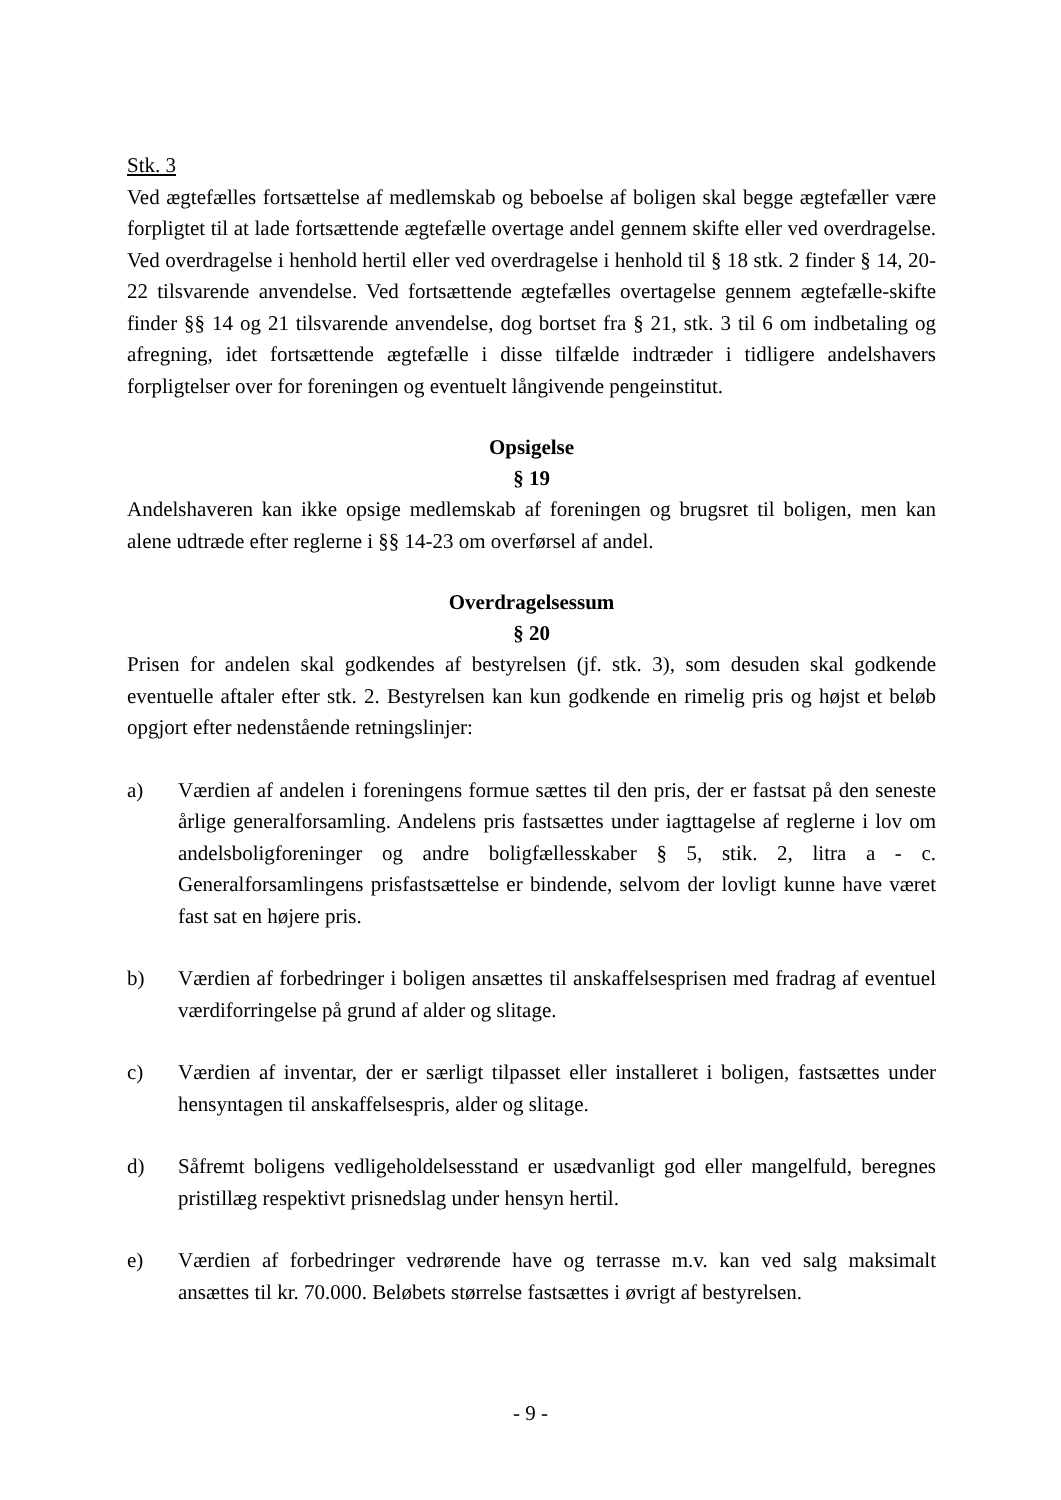Stk. 3
Ved ægtefælles fortsættelse af medlemskab og beboelse af boligen skal begge ægtefæller være forpligtet til at lade fortsættende ægtefælle overtage andel gennem skifte eller ved overdragelse. Ved overdragelse i henhold hertil eller ved overdragelse i henhold til § 18 stk. 2 finder § 14, 20-22 tilsvarende anvendelse. Ved fortsættende ægtefælles overtagelse gennem ægtefælle-skifte finder §§ 14 og 21 tilsvarende anvendelse, dog bortset fra § 21, stk. 3 til 6 om indbetaling og afregning, idet fortsættende ægtefælle i disse tilfælde indtræder i tidligere andelshavers forpligtelser over for foreningen og eventuelt långivende pengeinstitut.
Opsigelse
§ 19
Andelshaveren kan ikke opsige medlemskab af foreningen og brugsret til boligen, men kan alene udtræde efter reglerne i §§ 14-23 om overførsel af andel.
Overdragelsessum
§ 20
Prisen for andelen skal godkendes af bestyrelsen (jf. stk. 3), som desuden skal godkende eventuelle aftaler efter stk. 2. Bestyrelsen kan kun godkende en rimelig pris og højst et beløb opgjort efter nedenstående retningslinjer:
a) Værdien af andelen i foreningens formue sættes til den pris, der er fastsat på den seneste årlige generalforsamling. Andelens pris fastsættes under iagttagelse af reglerne i lov om andelsboligforeninger og andre boligfællesskaber § 5, stik. 2, litra a - c. Generalforsamlingens prisfastsættelse er bindende, selvom der lovligt kunne have været fast sat en højere pris.
b) Værdien af forbedringer i boligen ansættes til anskaffelsesprisen med fradrag af eventuel værdiforringelse på grund af alder og slitage.
c) Værdien af inventar, der er særligt tilpasset eller installeret i boligen, fastsættes under hensyntagen til anskaffelsespris, alder og slitage.
d) Såfremt boligens vedligeholdelsesstand er usædvanligt god eller mangelfuld, beregnes pristillæg respektivt prisnedslag under hensyn hertil.
e) Værdien af forbedringer vedrørende have og terrasse m.v. kan ved salg maksimalt ansættes til kr. 70.000. Beløbets størrelse fastsættes i øvrigt af bestyrelsen.
- 9 -